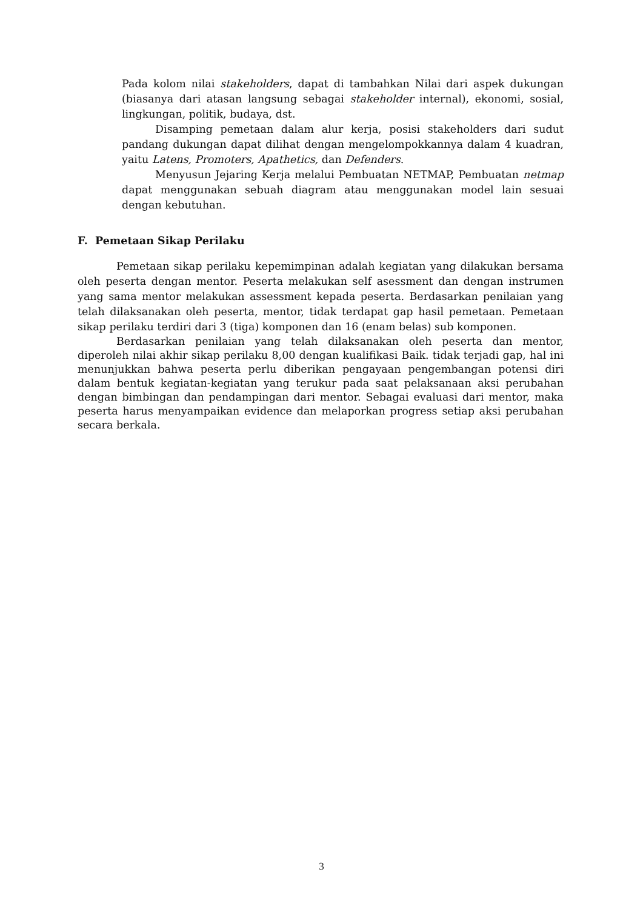Pada kolom nilai stakeholders, dapat di tambahkan Nilai dari aspek dukungan (biasanya dari atasan langsung sebagai stakeholder internal), ekonomi, sosial, lingkungan, politik, budaya, dst.
Disamping pemetaan dalam alur kerja, posisi stakeholders dari sudut pandang dukungan dapat dilihat dengan mengelompokkannya dalam 4 kuadran, yaitu Latens, Promoters, Apathetics, dan Defenders.
Menyusun Jejaring Kerja melalui Pembuatan NETMAP, Pembuatan netmap dapat menggunakan sebuah diagram atau menggunakan model lain sesuai dengan kebutuhan.
F. Pemetaan Sikap Perilaku
Pemetaan sikap perilaku kepemimpinan adalah kegiatan yang dilakukan bersama oleh peserta dengan mentor. Peserta melakukan self asessment dan dengan instrumen yang sama mentor melakukan assessment kepada peserta. Berdasarkan penilaian yang telah dilaksanakan oleh peserta, mentor, tidak terdapat gap hasil pemetaan. Pemetaan sikap perilaku terdiri dari 3 (tiga) komponen dan 16 (enam belas) sub komponen.
Berdasarkan penilaian yang telah dilaksanakan oleh peserta dan mentor, diperoleh nilai akhir sikap perilaku 8,00 dengan kualifikasi Baik. tidak terjadi gap, hal ini menunjukkan bahwa peserta perlu diberikan pengayaan pengembangan potensi diri dalam bentuk kegiatan-kegiatan yang terukur pada saat pelaksanaan aksi perubahan dengan bimbingan dan pendampingan dari mentor. Sebagai evaluasi dari mentor, maka peserta harus menyampaikan evidence dan melaporkan progress setiap aksi perubahan secara berkala.
3